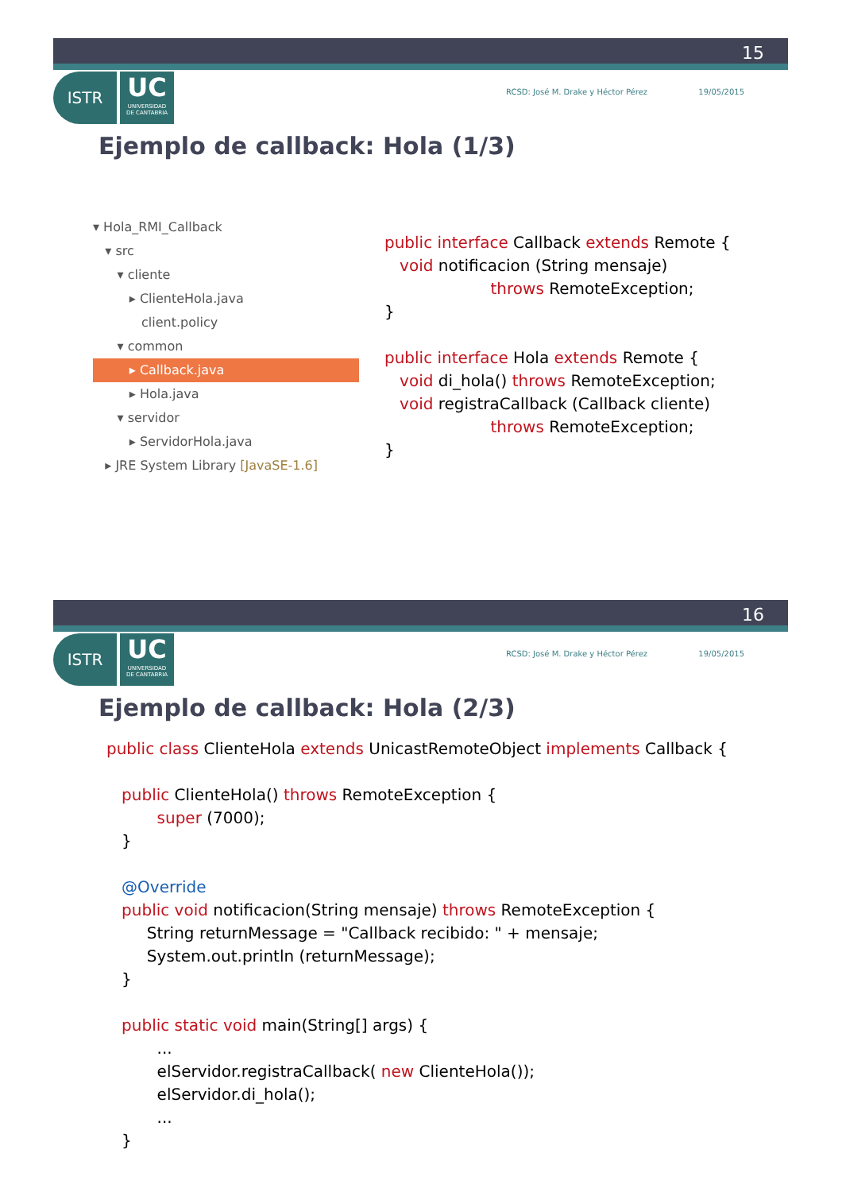15
ISTR
UC
UNIVERSIDAD
DE CANTABRIA
RCSD: José M. Drake y Héctor Pérez 19/05/2015
Ejemplo de callback: Hola (1/3)
▾ Hola_RMI_Callback ▾ src ▾ cliente ▸ ClienteHola.java client.policy ▾ common
▸ Callback.java
▸ Hola.java ▾ servidor ▸ ServidorHola.java ▸ JRE System Library [JavaSE-1.6]
public interface Callback extends Remote { void notificacion (String mensaje) throws RemoteException; } public interface Hola extends Remote { void di_hola() throws RemoteException; void registraCallback (Callback cliente) throws RemoteException; }
16
ISTR
UC
UNIVERSIDAD
DE CANTABRIA
RCSD: José M. Drake y Héctor Pérez 19/05/2015
Ejemplo de callback: Hola (2/3)
public class ClienteHola extends UnicastRemoteObject implements Callback { public ClienteHola() throws RemoteException { super (7000); } @Override public void notificacion(String mensaje) throws RemoteException { String returnMessage = "Callback recibido: " + mensaje; System.out.println (returnMessage); } public static void main(String[] args) { ... elServidor.registraCallback( new ClienteHola()); elServidor.di_hola(); ... }